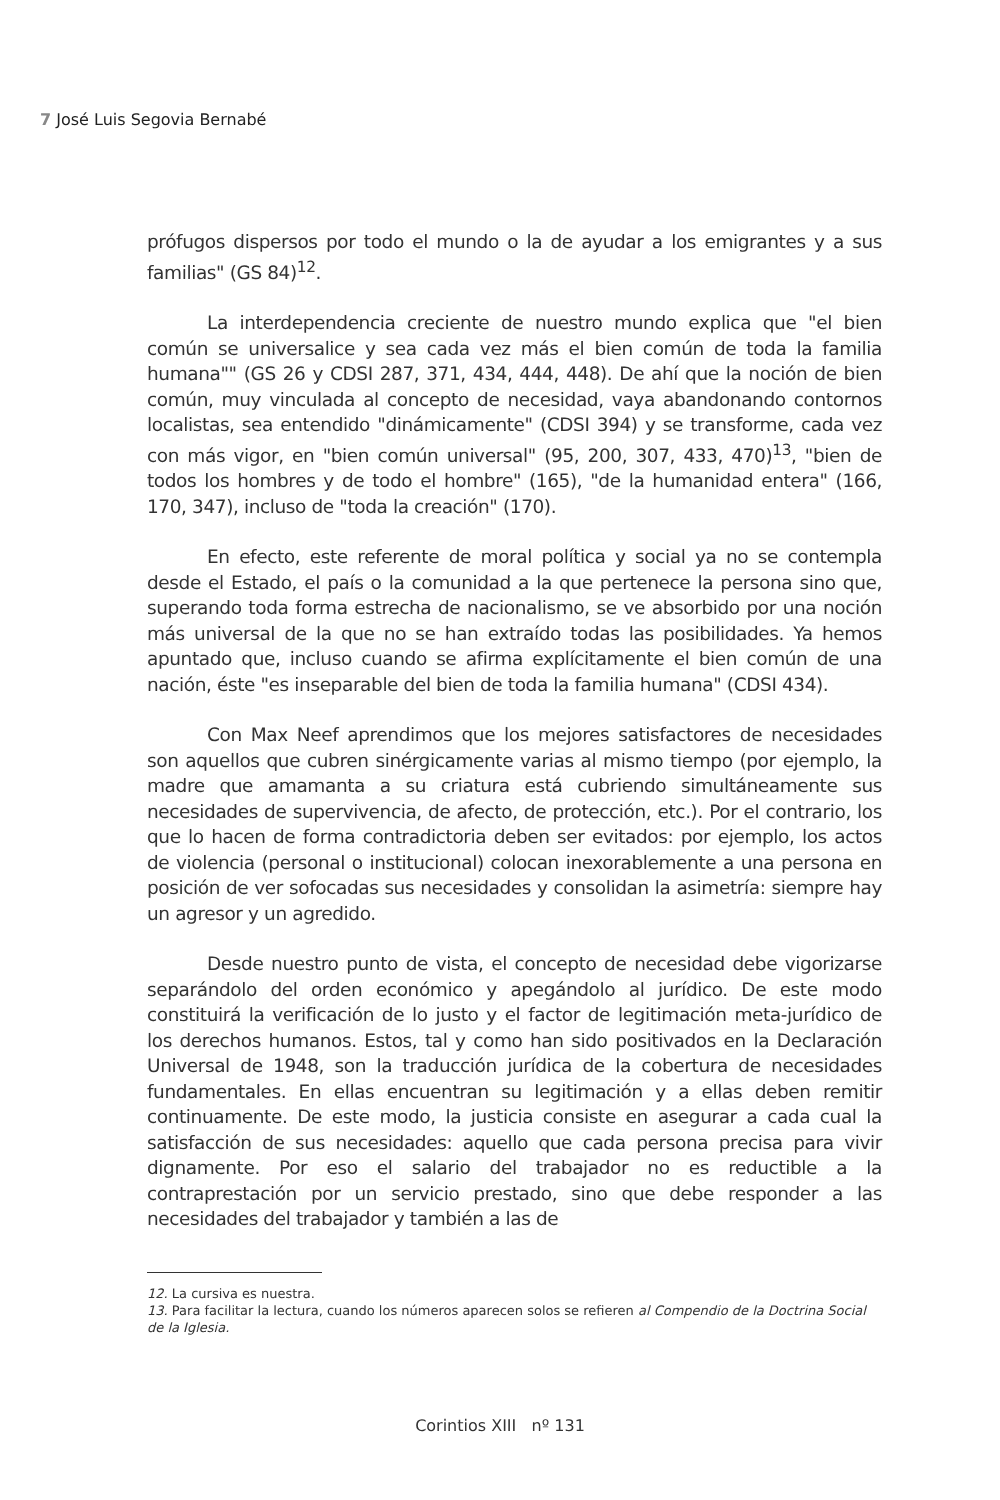7 José Luis Segovia Bernabé
prófugos dispersos por todo el mundo o la de ayudar a los emigrantes y a sus familias" (GS 84)<sup>12</sup>.
La interdependencia creciente de nuestro mundo explica que "el bien común se universalice y sea cada vez más el bien común de toda la familia humana"" (GS 26 y CDSI 287, 371, 434, 444, 448). De ahí que la noción de bien común, muy vinculada al concepto de necesidad, vaya abandonando contornos localistas, sea entendido "dinámicamente" (CDSI 394) y se transforme, cada vez con más vigor, en "bien común universal" (95, 200, 307, 433, 470)<sup>13</sup>, "bien de todos los hombres y de todo el hombre" (165), "de la humanidad entera" (166, 170, 347), incluso de "toda la creación" (170).
En efecto, este referente de moral política y social ya no se contempla desde el Estado, el país o la comunidad a la que pertenece la persona sino que, superando toda forma estrecha de nacionalismo, se ve absorbido por una noción más universal de la que no se han extraído todas las posibilidades. Ya hemos apuntado que, incluso cuando se afirma explícitamente el bien común de una nación, éste "es inseparable del bien de toda la familia humana" (CDSI 434).
Con Max Neef aprendimos que los mejores satisfactores de necesidades son aquellos que cubren sinérgicamente varias al mismo tiempo (por ejemplo, la madre que amamanta a su criatura está cubriendo simultáneamente sus necesidades de supervivencia, de afecto, de protección, etc.). Por el contrario, los que lo hacen de forma contradictoria deben ser evitados: por ejemplo, los actos de violencia (personal o institucional) colocan inexorablemente a una persona en posición de ver sofocadas sus necesidades y consolidan la asimetría: siempre hay un agresor y un agredido.
Desde nuestro punto de vista, el concepto de necesidad debe vigorizarse separándolo del orden económico y apegándolo al jurídico. De este modo constituirá la verificación de lo justo y el factor de legitimación meta-jurídico de los derechos humanos. Estos, tal y como han sido positivados en la Declaración Universal de 1948, son la traducción jurídica de la cobertura de necesidades fundamentales. En ellas encuentran su legitimación y a ellas deben remitir continuamente. De este modo, la justicia consiste en asegurar a cada cual la satisfacción de sus necesidades: aquello que cada persona precisa para vivir dignamente. Por eso el salario del trabajador no es reductible a la contraprestación por un servicio prestado, sino que debe responder a las necesidades del trabajador y también a las de
12. La cursiva es nuestra.
13. Para facilitar la lectura, cuando los números aparecen solos se refieren al Compendio de la Doctrina Social de la Iglesia.
Corintios XIII nº 131